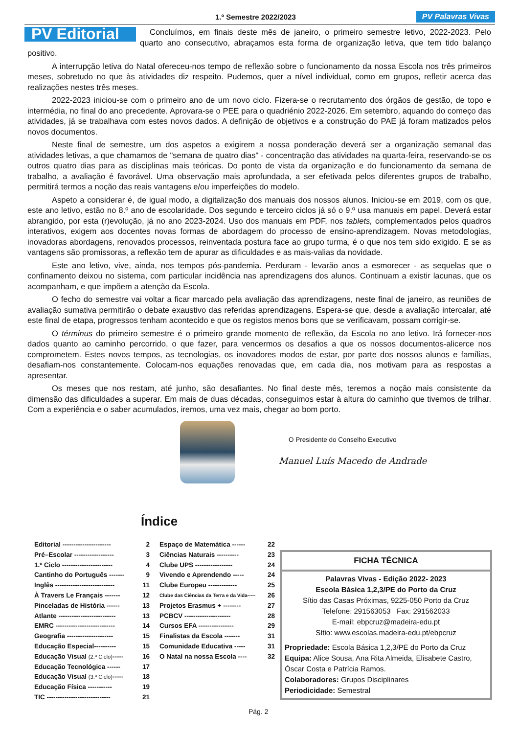1.º Semestre 2022/2023 PV Palavras Vivas
PV Editorial
Concluímos, em finais deste mês de janeiro, o primeiro semestre letivo, 2022-2023. Pelo quarto ano consecutivo, abraçamos esta forma de organização letiva, que tem tido balanço positivo.
A interrupção letiva do Natal ofereceu-nos tempo de reflexão sobre o funcionamento da nossa Escola nos três primeiros meses, sobretudo no que às atividades diz respeito. Pudemos, quer a nível individual, como em grupos, refletir acerca das realizações nestes três meses.
2022-2023 iniciou-se com o primeiro ano de um novo ciclo. Fizera-se o recrutamento dos órgãos de gestão, de topo e intermédia, no final do ano precedente. Aprovara-se o PEE para o quadriénio 2022-2026. Em setembro, aquando do começo das atividades, já se trabalhava com estes novos dados. A definição de objetivos e a construção do PAE já foram matizados pelos novos documentos.
Neste final de semestre, um dos aspetos a exigirem a nossa ponderação deverá ser a organização semanal das atividades letivas, a que chamamos de "semana de quatro dias" - concentração das atividades na quarta-feira, reservando-se os outros quatro dias para as disciplinas mais teóricas. Do ponto de vista da organização e do funcionamento da semana de trabalho, a avaliação é favorável. Uma observação mais aprofundada, a ser efetivada pelos diferentes grupos de trabalho, permitirá termos a noção das reais vantagens e/ou imperfeições do modelo.
Aspeto a considerar é, de igual modo, a digitalização dos manuais dos nossos alunos. Iniciou-se em 2019, com os que, este ano letivo, estão no 8.º ano de escolaridade. Dos segundo e terceiro ciclos já só o 9.º usa manuais em papel. Deverá estar abrangido, por esta (r)evolução, já no ano 2023-2024. Uso dos manuais em PDF, nos tablets, complementados pelos quadros interativos, exigem aos docentes novas formas de abordagem do processo de ensino-aprendizagem. Novas metodologias, inovadoras abordagens, renovados processos, reinventada postura face ao grupo turma, é o que nos tem sido exigido. E se as vantagens são promissoras, a reflexão tem de apurar as dificuldades e as mais-valias da novidade.
Este ano letivo, vive, ainda, nos tempos pós-pandemia. Perduram - levarão anos a esmorecer - as sequelas que o confinamento deixou no sistema, com particular incidência nas aprendizagens dos alunos. Continuam a existir lacunas, que os acompanham, e que impõem a atenção da Escola.
O fecho do semestre vai voltar a ficar marcado pela avaliação das aprendizagens, neste final de janeiro, as reuniões de avaliação sumativa permitirão o debate exaustivo das referidas aprendizagens. Espera-se que, desde a avaliação intercalar, até este final de etapa, progressos tenham acontecido e que os registos menos bons que se verificavam, possam corrigir-se.
O términus do primeiro semestre é o primeiro grande momento de reflexão, da Escola no ano letivo. Irá fornecer-nos dados quanto ao caminho percorrido, o que fazer, para vencermos os desafios a que os nossos documentos-alicerce nos comprometem. Estes novos tempos, as tecnologias, os inovadores modos de estar, por parte dos nossos alunos e famílias, desafiam-nos constantemente. Colocam-nos equações renovadas que, em cada dia, nos motivam para as respostas a apresentar.
Os meses que nos restam, até junho, são desafiantes. No final deste mês, teremos a noção mais consistente da dimensão das dificuldades a superar. Em mais de duas décadas, conseguimos estar à altura do caminho que tivemos de trilhar. Com a experiência e o saber acumulados, iremos, uma vez mais, chegar ao bom porto.
O Presidente do Conselho Executivo
Manuel Luís Macedo de Andrade
Índice
Editorial ---------------------- 2
Pré–Escolar ------------------ 3
1.º Ciclo ----------------------- 4
Cantinho do Português ------- 9
Inglês --------------------------- 11
À Travers Le Français ------- 12
Pinceladas de História ------ 13
Atlante -------------------------- 13
EMRC --------------------------- 14
Geografia --------------------- 15
Educação Especial---------- 15
Educação Visual (2.º Ciclo)----- 16
Educação Tecnológica ------ 17
Educação Visual (3.º Ciclo)----- 18
Educação Física ----------- 19
TIC ----------------------------- 21
Espaço de Matemática ------ 22
Ciências Naturais ---------- 23
Clube UPS ----------------- 24
Vivendo e Aprendendo ----- 24
Clube Europeu ------------- 25
Clube das Ciências da Terra e da Vida----- 26
Projetos Erasmus + -------- 27
PCBCV --------------------- 28
Cursos EFA ---------------- 29
Finalistas da Escola ------- 31
Comunidade Educativa ----- 31
O Natal na nossa Escola ---- 32
FICHA TÉCNICA
Palavras Vivas - Edição 2022- 2023
Escola Básica 1,2,3/PE do Porto da Cruz
Sítio das Casas Próximas, 9225-050 Porto da Cruz
Telefone: 291563053 Fax: 291562033
E-mail: ebpcruz@madeira-edu.pt
Sítio: www.escolas.madeira-edu.pt/ebpcruz
Propriedade: Escola Básica 1,2,3/PE do Porto da Cruz
Equipa: Alice Sousa, Ana Rita Almeida, Elisabete Castro, Óscar Costa e Patrícia Ramos.
Colaboradores: Grupos Disciplinares
Periodicidade: Semestral
Pág. 2